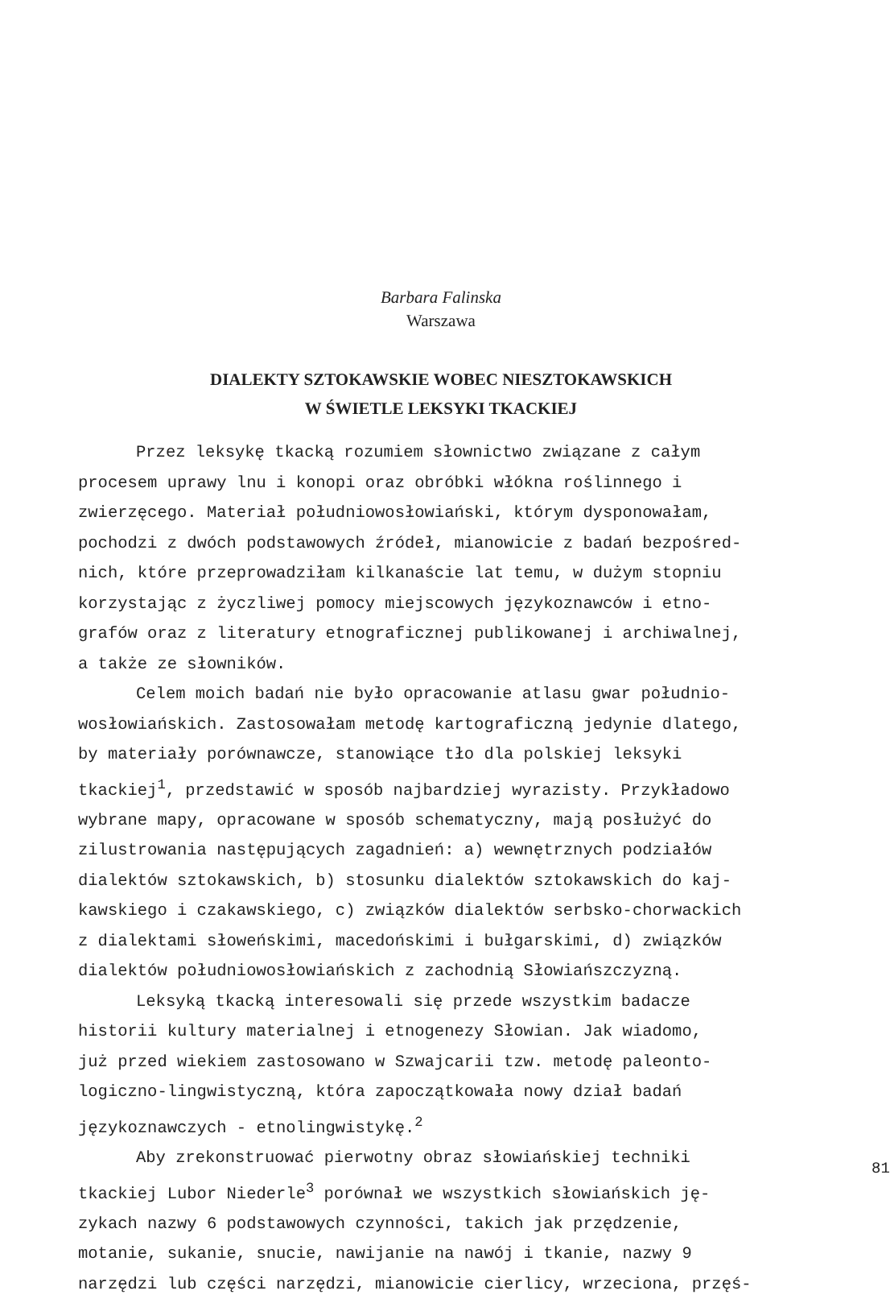Barbara Falinska
Warszawa
DIALEKTY SZTOKAWSKIE WOBEC NIESZTOKAWSKICH
W ŚWIETLE LEKSYKI TKACKIEJ
Przez leksykę tkacką rozumiem słownictwo związane z całym
procesem uprawy lnu i konopi oraz obróbki włókna roślinnego i
zwierzęcego. Materiał południowosłowiański, którym dysponowałam,
pochodzi z dwóch podstawowych źródeł, mianowicie z badań bezpośred-
nich, które przeprowadziłam kilkanaście lat temu, w dużym stopniu
korzystając z życzliwej pomocy miejscowych językoznawców i etno-
grafów oraz z literatury etnograficznej publikowanej i archiwalnej,
a także ze słowników.
Celem moich badań nie było opracowanie atlasu gwar południo-
wosłowiańskich. Zastosowałam metodę kartograficzną jedynie dlatego,
by materiały porównawcze, stanowiące tło dla polskiej leksyki
tkackiej<sup>1</sup>, przedstawić w sposób najbardziej wyrazisty. Przykładowo
wybrane mapy, opracowane w sposób schematyczny, mają posłużyć do
zilustrowania następujących zagadnień: a) wewnętrznych podziałów
dialektów sztokawskich, b) stosunku dialektów sztokawskich do kaj-
kawskiego i czakawskiego, c) związków dialektów serbsko-chorwackich
z dialektami słoweńskimi, macedońskimi i bułgarskimi, d) związków
dialektów południowosłowiańskich z zachodnią Słowiańszczyzną.
Leksyką tkacką interesowali się przede wszystkim badacze
historii kultury materialnej i etnogenezy Słowian. Jak wiadomo,
już przed wiekiem zastosowano w Szwajcarii tzw. metodę paleonto-
logiczno-lingwistyczną, która zapoczątkowała nowy dział badań
językoznawczych - etnolingwistykę.<sup>2</sup>
Aby zrekonstruować pierwotny obraz słowiańskiej techniki
tkackiej Lubor Niederle<sup>3</sup> porównał we wszystkich słowiańskich ję-
zykach nazwy 6 podstawowych czynności, takich jak przędzenie,
motanie, sukanie, snucie, nawijanie na nawój i tkanie, nazwy 9
narzędzi lub części narzędzi, mianowicie cierlicy, wrzeciona, przęś-
81